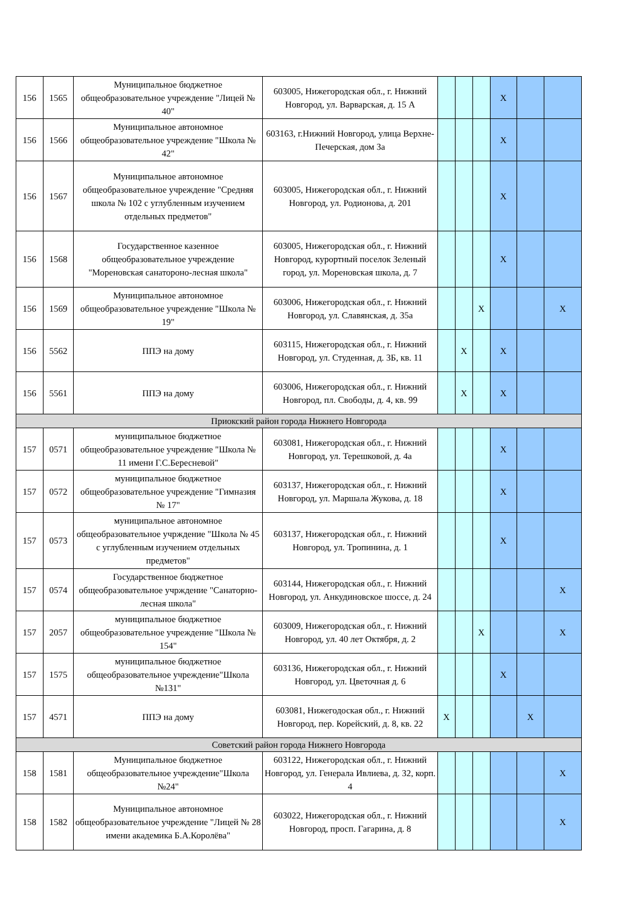| 156 | 1565 | Муниципальное бюджетное общеобразовательное учреждение "Лицей № 40" | 603005, Нижегородская обл., г. Нижний Новгород, ул. Варварская, д. 15 А | | | | X | | |
| 156 | 1566 | Муниципальное автономное общеобразовательное учреждение "Школа № 42" | 603163, г.Нижний Новгород, улица Верхне-Печерская, дом 3а | | | | X | | |
| 156 | 1567 | Муниципальное автономное общеобразовательное учреждение "Средняя школа № 102 с углубленным изучением отдельных предметов" | 603005, Нижегородская обл., г. Нижний Новгород, ул. Родионова, д. 201 | | | | X | | |
| 156 | 1568 | Государственное казенное общеобразовательное учреждение "Мореновская санатороно-лесная школа" | 603005, Нижегородская обл., г. Нижний Новгород, курортный поселок Зеленый город, ул. Мореновская школа, д. 7 | | | | X | | |
| 156 | 1569 | Муниципальное автономное общеобразовательное учреждение "Школа № 19" | 603006, Нижегородская обл., г. Нижний Новгород, ул. Славянская, д. 35а | | | X | | | X |
| 156 | 5562 | ППЭ на дому | 603115, Нижегородская обл., г. Нижний Новгород, ул. Студенная, д. 3Б, кв. 11 | | X | | X | | |
| 156 | 5561 | ППЭ на дому | 603006, Нижегородская обл., г. Нижний Новгород, пл. Свободы, д. 4, кв. 99 | | X | | X | | |
| Приокский район города Нижнего Новгорода | | | | | | | | | |
| 157 | 0571 | муниципальное бюджетное общеобразовательное учреждение "Школа № 11 имени Г.С.Бересневой" | 603081, Нижегородская обл., г. Нижний Новгород, ул. Терешковой, д. 4а | | | | X | | |
| 157 | 0572 | муниципальное бюджетное общеобразовательное учреждение "Гимназия № 17" | 603137, Нижегородская обл., г. Нижний Новгород, ул. Маршала Жукова, д. 18 | | | | X | | |
| 157 | 0573 | муниципальное автономное общеобразовательное учрждение "Школа № 45 с углубленным изучением отдельных предметов" | 603137, Нижегородская обл., г. Нижний Новгород, ул. Тропинина, д. 1 | | | | X | | |
| 157 | 0574 | Государственное бюджетное общеобразовательное учрждение "Санаторно-лесная школа" | 603144, Нижегородская обл., г. Нижний Новгород, ул. Анкудиновское шоссе, д. 24 | | | | | | X |
| 157 | 2057 | муниципальное бюджетное общеобразовательное учреждение "Школа № 154" | 603009, Нижегородская обл., г. Нижний Новгород, ул. 40 лет Октября, д. 2 | | | X | | | X |
| 157 | 1575 | муниципальное бюджетное общеобразовательное учреждение"Школа №131" | 603136, Нижегородская обл., г. Нижний Новгород, ул. Цветочная д. 6 | | | | X | | |
| 157 | 4571 | ППЭ на дому | 603081, Нижегодоская обл., г. Нижний Новгород, пер. Корейский, д. 8, кв. 22 | X | | | | X | |
| Советский район города Нижнего Новгорода | | | | | | | | | |
| 158 | 1581 | Муниципальное бюджетное общеобразовательное учреждение"Школа №24" | 603122, Нижегородская обл., г. Нижний Новгород, ул. Генерала Ивлиева, д. 32, корп. 4 | | | | | | X |
| 158 | 1582 | Муниципальное автономное общеобразовательное учреждение "Лицей № 28 имени академика Б.А.Королёва" | 603022, Нижегородская обл., г. Нижний Новгород, просп. Гагарина, д. 8 | | | | | | X |